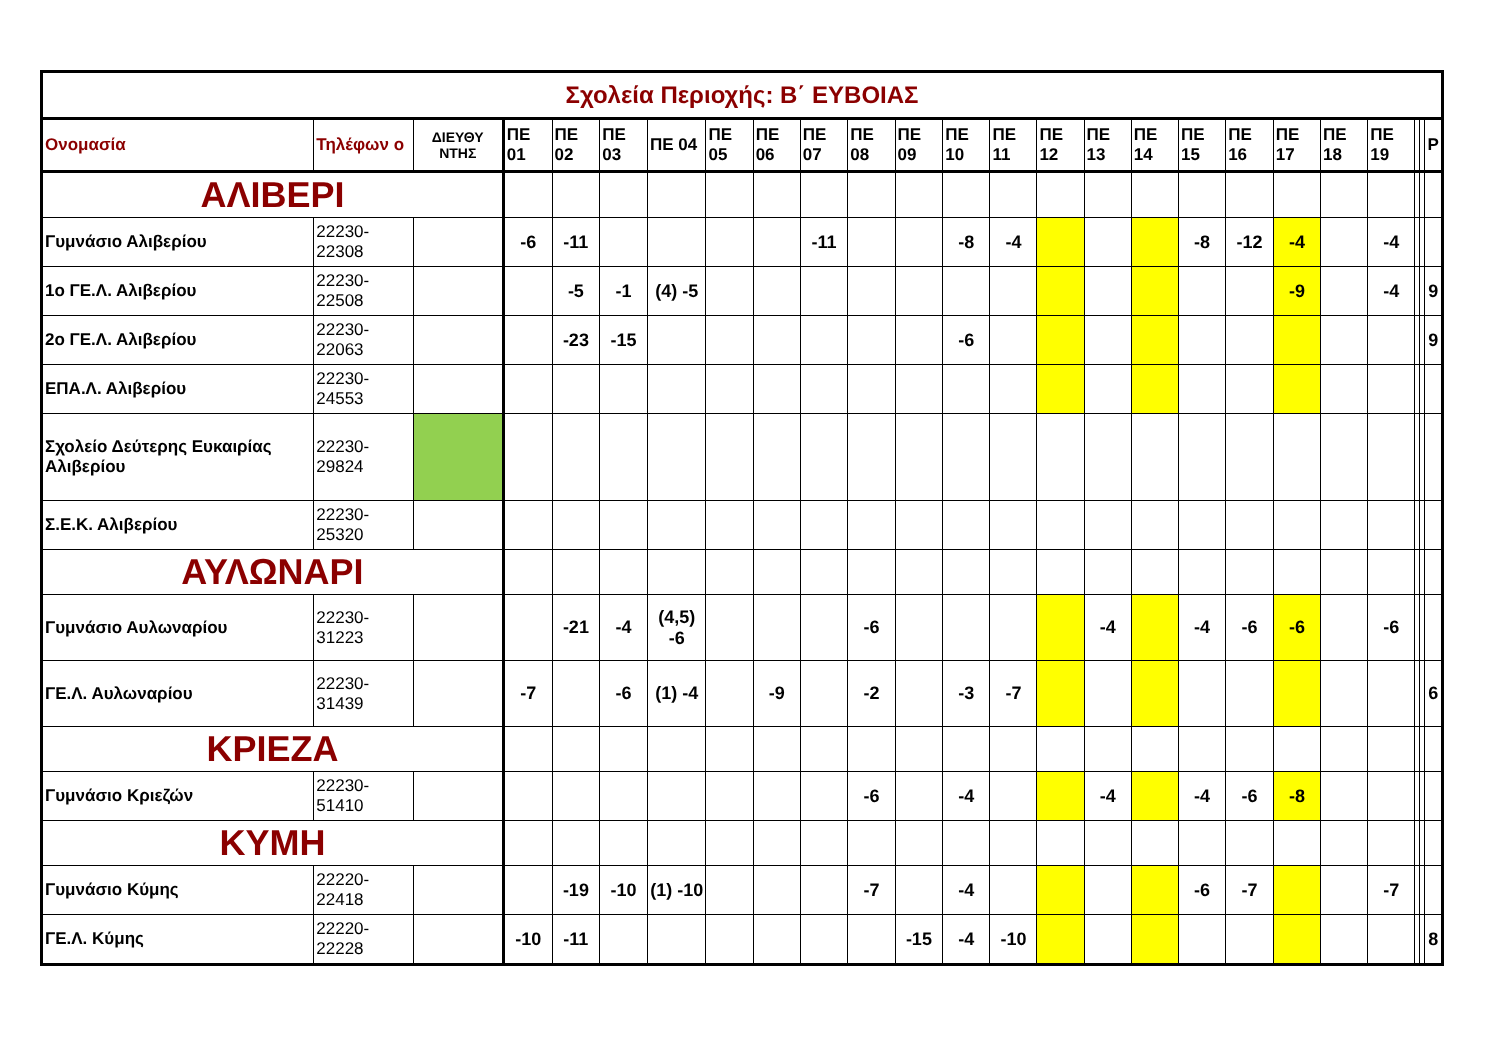| Σχολεία Περιοχής: Β΄ ΕΥΒΟΙΑΣ | | | | | | | | | | | | | | | | | | | | | | | | |
| Ονομασία | Τηλέφων ο | ΔΙΕΥΘΥ ΝΤΗΣ | ΠΕ 01 | ΠΕ 02 | ΠΕ 03 | ΠΕ 04 | ΠΕ 05 | ΠΕ 06 | ΠΕ 07 | ΠΕ 08 | ΠΕ 09 | ΠΕ 10 | ΠΕ 11 | ΠΕ 12 | ΠΕ 13 | ΠΕ 14 | ΠΕ 15 | ΠΕ 16 | ΠΕ 17 | ΠΕ 18 | ΠΕ 19 | | | Ρ |
| ΑΛΙΒΕΡΙ | | | | | | | | | | | | | | | | | | | | | | | | |
| Γυμνάσιο Αλιβερίου | 22230-22308 | | -6 | -11 | | | | | -11 | | | -8 | -4 | | | | -8 | -12 | -4 | | -4 | | | |
| 1ο ΓΕ.Λ. Αλιβερίου | 22230-22508 | | | -5 | -1 | (4) -5 | | | | | | | | | | | | | -9 | | -4 | | | 9 |
| 2ο ΓΕ.Λ. Αλιβερίου | 22230-22063 | | | -23 | -15 | | | | | | | -6 | | | | | | | | | | | | 9 |
| ΕΠΑ.Λ. Αλιβερίου | 22230-24553 | | | | | | | | | | | | | | | | | | | | | | | |
| Σχολείο Δεύτερης Ευκαιρίας Αλιβερίου | 22230-29824 | | | | | | | | | | | | | | | | | | | | | | | |
| Σ.Ε.Κ. Αλιβερίου | 22230-25320 | | | | | | | | | | | | | | | | | | | | | | | |
| ΑΥΛΩΝΑΡΙ | | | | | | | | | | | | | | | | | | | | | | | | |
| Γυμνάσιο Αυλωναρίου | 22230-31223 | | | -21 | -4 | (4,5) -6 | | | | -6 | | | | | -4 | | -4 | -6 | -6 | | -6 | | | |
| ΓΕ.Λ. Αυλωναρίου | 22230-31439 | | -7 | | -6 | (1) -4 | | -9 | | -2 | | -3 | -7 | | | | | | | | | | | 6 |
| ΚΡΙΕΖΑ | | | | | | | | | | | | | | | | | | | | | | | | |
| Γυμνάσιο Κριεζών | 22230-51410 | | | | | | | | | -6 | | -4 | | | -4 | | -4 | -6 | -8 | | | | | |
| ΚΥΜΗ | | | | | | | | | | | | | | | | | | | | | | | | |
| Γυμνάσιο Κύμης | 22220-22418 | | | -19 | -10 | (1) -10 | | | | -7 | | -4 | | | | | -6 | -7 | | | -7 | | | |
| ΓΕ.Λ. Κύμης | 22220-22228 | | -10 | -11 | | | | | | | -15 | -4 | -10 | | | | | | | | | | | 8 |